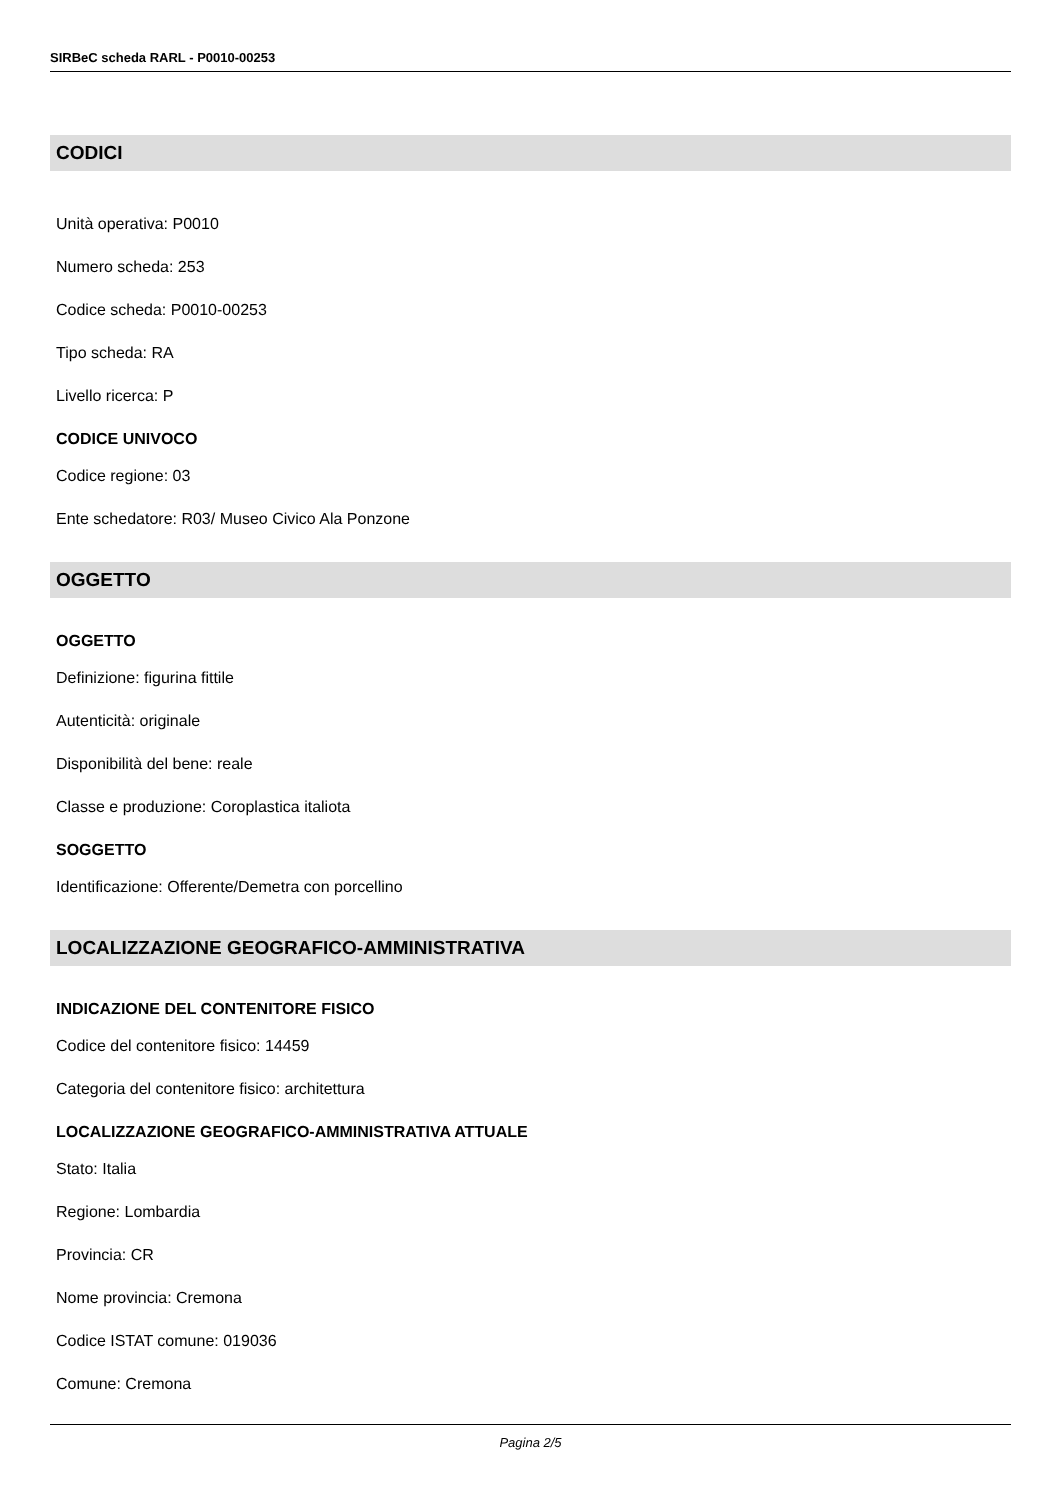SIRBeC scheda RARL - P0010-00253
CODICI
Unità operativa: P0010
Numero scheda: 253
Codice scheda: P0010-00253
Tipo scheda: RA
Livello ricerca: P
CODICE UNIVOCO
Codice regione: 03
Ente schedatore: R03/ Museo Civico Ala Ponzone
OGGETTO
OGGETTO
Definizione: figurina fittile
Autenticità: originale
Disponibilità del bene: reale
Classe e produzione: Coroplastica italiota
SOGGETTO
Identificazione: Offerente/Demetra con porcellino
LOCALIZZAZIONE GEOGRAFICO-AMMINISTRATIVA
INDICAZIONE DEL CONTENITORE FISICO
Codice del contenitore fisico: 14459
Categoria del contenitore fisico: architettura
LOCALIZZAZIONE GEOGRAFICO-AMMINISTRATIVA ATTUALE
Stato: Italia
Regione: Lombardia
Provincia: CR
Nome provincia: Cremona
Codice ISTAT comune: 019036
Comune: Cremona
Pagina 2/5